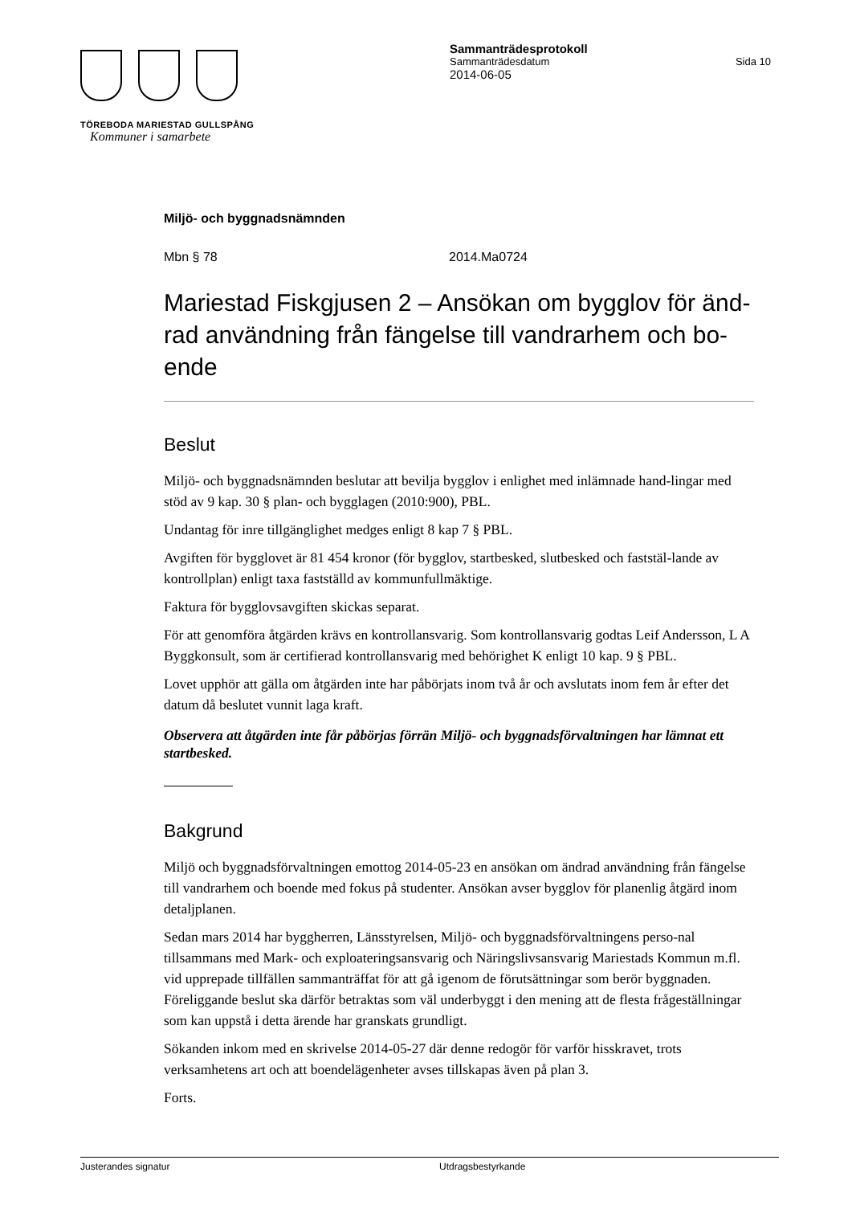TÖREBODA MARIESTAD GULLSPÅNG
Kommuner i samarbete
Sammanträdesprotokoll
Sammanträdesdatum Sida 10
2014-06-05
Miljö- och byggnadsnämnden
Mbn § 78 2014.Ma0724
Mariestad Fiskgjusen 2 – Ansökan om bygglov för änd-rad användning från fängelse till vandrarhem och bo-ende
Beslut
Miljö- och byggnadsnämnden beslutar att bevilja bygglov i enlighet med inlämnade hand-lingar med stöd av 9 kap. 30 § plan- och bygglagen (2010:900), PBL.
Undantag för inre tillgänglighet medges enligt 8 kap 7 § PBL.
Avgiften för bygglovet är 81 454 kronor (för bygglov, startbesked, slutbesked och faststäl-lande av kontrollplan) enligt taxa fastställd av kommunfullmäktige.
Faktura för bygglovsavgiften skickas separat.
För att genomföra åtgärden krävs en kontrollansvarig. Som kontrollansvarig godtas Leif Andersson, L A Byggkonsult, som är certifierad kontrollansvarig med behörighet K enligt 10 kap. 9 § PBL.
Lovet upphör att gälla om åtgärden inte har påbörjats inom två år och avslutats inom fem år efter det datum då beslutet vunnit laga kraft.
Observera att åtgärden inte får påbörjas förrän Miljö- och byggnadsförvaltningen har lämnat ett startbesked.
Bakgrund
Miljö och byggnadsförvaltningen emottog 2014-05-23 en ansökan om ändrad användning från fängelse till vandrarhem och boende med fokus på studenter. Ansökan avser bygglov för planenlig åtgärd inom detaljplanen.
Sedan mars 2014 har byggherren, Länsstyrelsen, Miljö- och byggnadsförvaltningens perso-nal tillsammans med Mark- och exploateringsansvarig och Näringslivsansvarig Mariestads Kommun m.fl. vid upprepade tillfällen sammanträffat för att gå igenom de förutsättningar som berör byggnaden. Föreliggande beslut ska därför betraktas som väl underbyggt i den mening att de flesta frågeställningar som kan uppstå i detta ärende har granskats grundligt.
Sökanden inkom med en skrivelse 2014-05-27 där denne redogör för varför hisskravet, trots verksamhetens art och att boendelägenheter avses tillskapas även på plan 3.
Forts.
Justerandes signatur Utdragsbestyrkande